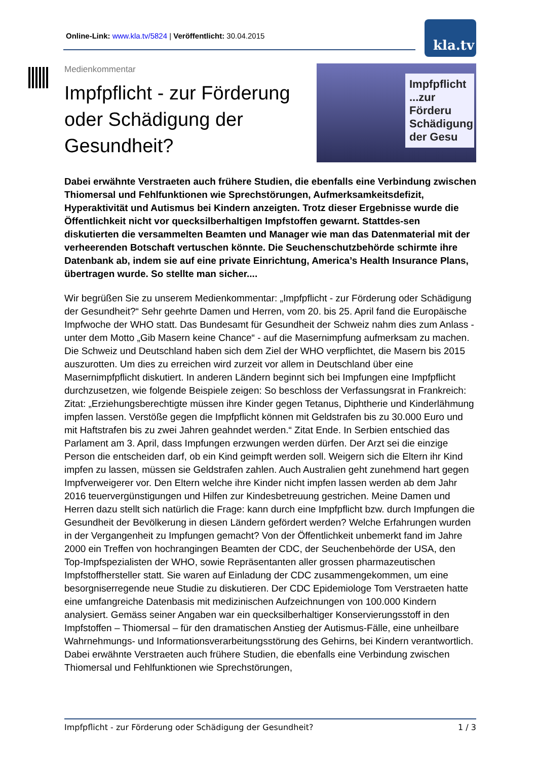Online-Link: www.kla.tv/5824 | Veröffentlicht: 30.04.2015
kla.tv
Impfpflicht ...zur Förderu Schädigung der Gesu
Medienkommentar
Impfpflicht - zur Förderung oder Schädigung der Gesundheit?
Dabei erwähnte Verstraeten auch frühere Studien, die ebenfalls eine Verbindung zwischen Thiomersal und Fehlfunktionen wie Sprechstörungen, Aufmerksamkeitsdefizit, Hyperaktivität und Autismus bei Kindern anzeigten. Trotz dieser Ergebnisse wurde die Öffentlichkeit nicht vor quecksilberhaltigen Impfstoffen gewarnt. Stattdes-sen diskutierten die versammelten Beamten und Manager wie man das Datenmaterial mit der verheerenden Botschaft vertuschen könnte. Die Seuchenschutzbehörde schirmte ihre Datenbank ab, indem sie auf eine private Einrichtung, America’s Health Insurance Plans, übertragen wurde. So stellte man sicher....
Wir begrüßen Sie zu unserem Medienkommentar: „Impfpflicht - zur Förderung oder Schädigung der Gesundheit?“ Sehr geehrte Damen und Herren, vom 20. bis 25. April fand die Europäische Impfwoche der WHO statt. Das Bundesamt für Gesundheit der Schweiz nahm dies zum Anlass - unter dem Motto „Gib Masern keine Chance“ - auf die Masernimpfung aufmerksam zu machen.
Die Schweiz und Deutschland haben sich dem Ziel der WHO verpflichtet, die Masern bis 2015 auszurotten. Um dies zu erreichen wird zurzeit vor allem in Deutschland über eine Masernimpfpflicht diskutiert. In anderen Ländern beginnt sich bei Impfungen eine Impfpflicht durchzusetzen, wie folgende Beispiele zeigen: So beschloss der Verfassungsrat in Frankreich: Zitat: „Erziehungsberechtigte müssen ihre Kinder gegen Tetanus, Diphtherie und Kinderlähmung impfen lassen. Verstöße gegen die Impfpflicht können mit Geldstrafen bis zu 30.000 Euro und mit Haftstrafen bis zu zwei Jahren geahndet werden.“ Zitat Ende. In Serbien entschied das Parlament am 3. April, dass Impfungen erzwungen werden dürfen. Der Arzt sei die einzige Person die entscheiden darf, ob ein Kind geimpft werden soll. Weigern sich die Eltern ihr Kind impfen zu lassen, müssen sie Geldstrafen zahlen. Auch Australien geht zunehmend hart gegen Impfverweigerer vor. Den Eltern welche ihre Kinder nicht impfen lassen werden ab dem Jahr 2016 teuervergünstigungen und Hilfen zur Kindesbetreuung gestrichen. Meine Damen und Herren dazu stellt sich natürlich die Frage: kann durch eine Impfpflicht bzw. durch Impfungen die Gesundheit der Bevölkerung in diesen Ländern gefördert werden? Welche Erfahrungen wurden in der Vergangenheit zu Impfungen gemacht? Von der Öffentlichkeit unbemerkt fand im Jahre 2000 ein Treffen von hochrangingen Beamten der CDC, der Seuchenbehörde der USA, den Top-Impfspezialisten der WHO, sowie Repräsentanten aller grossen pharmazeutischen Impfstoffhersteller statt. Sie waren auf Einladung der CDC zusammengekommen, um eine besorgniserregende neue Studie zu diskutieren. Der CDC Epidemiologe Tom Verstraeten hatte eine umfangreiche Datenbasis mit medizinischen Aufzeichnungen von 100.000 Kindern analysiert. Gemäss seiner Angaben war ein quecksilberhaltiger Konservierungsstoff in den Impfstoffen – Thiomersal – für den dramatischen Anstieg der Autismus-Fälle, eine unheilbare Wahrnehmungs- und Informationsverarbeitungsstörung des Gehirns, bei Kindern verantwortlich. Dabei erwähnte Verstraeten auch frühere Studien, die ebenfalls eine Verbindung zwischen Thiomersal und Fehlfunktionen wie Sprechstörungen,
Impfpflicht - zur Förderung oder Schädigung der Gesundheit? 1 / 3